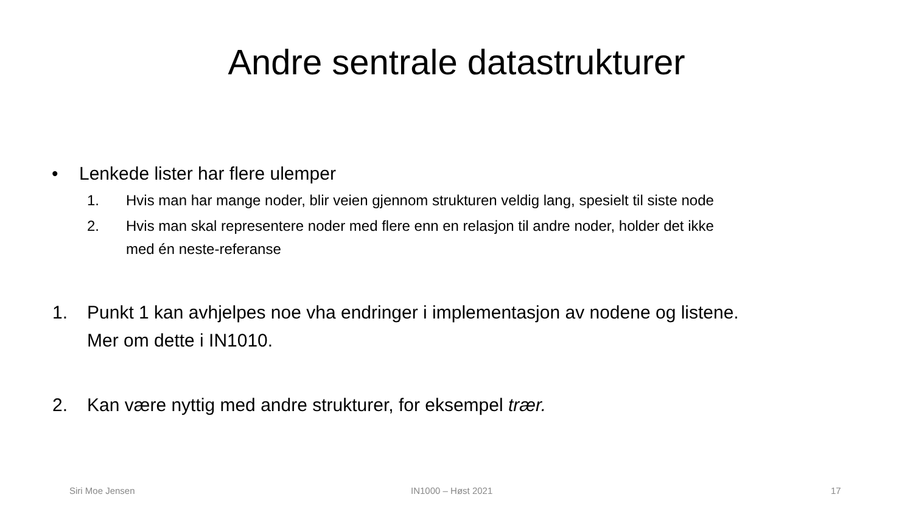Andre sentrale datastrukturer
• Lenkede lister har flere ulemper
1. Hvis man har mange noder, blir veien gjennom strukturen veldig lang, spesielt til siste node
2. Hvis man skal representere noder med flere enn en relasjon til andre noder, holder det ikke
med én neste-referanse
1. Punkt 1 kan avhjelpes noe vha endringer i implementasjon av nodene og listene.
Mer om dette i IN1010.
2. Kan være nyttig med andre strukturer, for eksempel trær.
Siri Moe Jensen IN1000 – Høst 2021 17